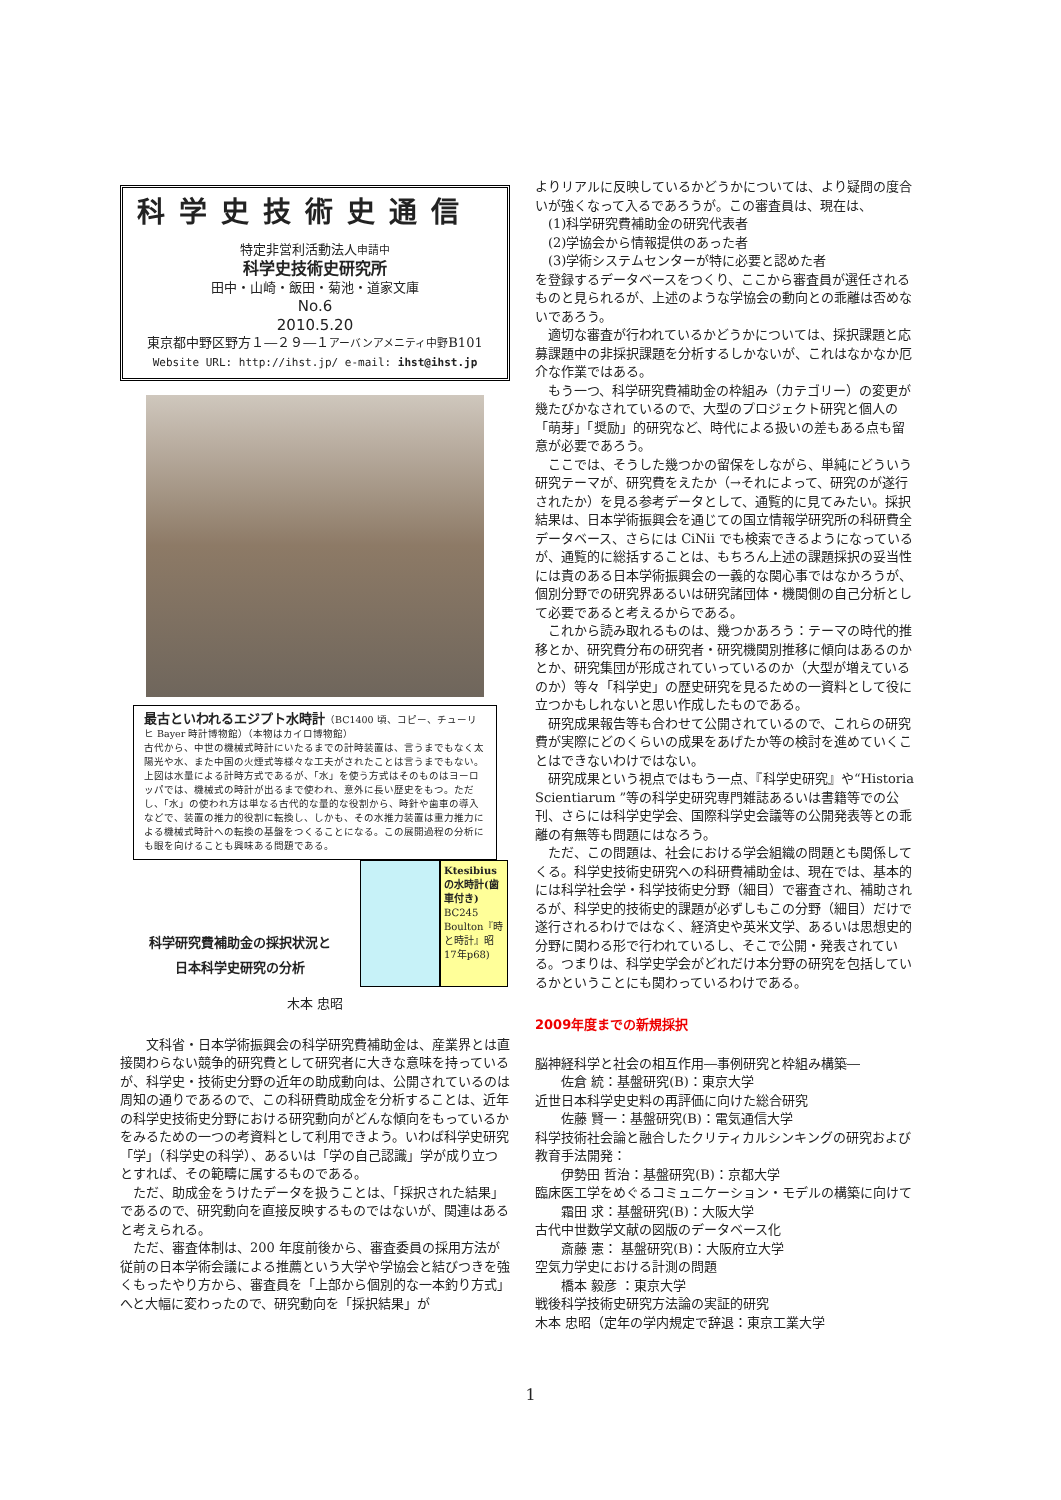科学史技術史通信
特定非営利活動法人申請中
科学史技術史研究所
田中・山崎・飯田・菊池・道家文庫
No.6
2010.5.20
東京都中野区野方１―２９―１アーバンアメニティ中野B101
Website URL: http://ihst.jp/ e-mail: ihst@ihst.jp
最古といわれるエジプト水時計（BC1400 頃、コピー、チューリヒ Bayer 時計博物館）（本物はカイロ博物館）
古代から、中世の機械式時計にいたるまでの計時装置は、言うまでもなく太陽光や水、また中国の火煙式等様々な工夫がされたことは言うまでもない。上図は水量による計時方式であるが、「水」を使う方式はそのものはヨーロッパでは、機械式の時計が出るまで使われ、意外に長い歴史をもつ。ただし、「水」の使われ方は単なる古代的な量的な役割から、時針や歯車の導入などで、装置の推力的役割に転換し、しかも、その水推力装置は重力推力による機械式時計への転換の基盤をつくることになる。この展開過程の分析にも眼を向けることも興味ある問題である。
科学研究費補助金の採択状況と
日本科学史研究の分析
Ktesibius の水時計(歯車付き) BC245 Boulton『時と時計』昭17年p68)
木本 忠昭
　文科省・日本学術振興会の科学研究費補助金は、産業界とは直接関わらない競争的研究費として研究者に大きな意味を持っているが、科学史・技術史分野の近年の助成動向は、公開されているのは周知の通りであるので、この科研費助成金を分析することは、近年の科学史技術史分野における研究動向がどんな傾向をもっているかをみるための一つの考資料として利用できよう。いわば科学史研究「学」（科学史の科学）、あるいは「学の自己認識」学が成り立つとすれば、その範疇に属するものである。
ただ、助成金をうけたデータを扱うことは、「採択された結果」であるので、研究動向を直接反映するものではないが、関連はあると考えられる。
ただ、審査体制は、200 年度前後から、審査委員の採用方法が従前の日本学術会議による推薦という大学や学協会と結びつきを強くもったやり方から、審査員を「上部から個別的な一本釣り方式」へと大幅に変わったので、研究動向を「採択結果」が
よりリアルに反映しているかどうかについては、より疑問の度合いが強くなって入るであろうが。この審査員は、現在は、
　(1)科学研究費補助金の研究代表者
　(2)学協会から情報提供のあった者
　(3)学術システムセンターが特に必要と認めた者
を登録するデータベースをつくり、ここから審査員が選任されるものと見られるが、上述のような学協会の動向との乖離は否めないであろう。
適切な審査が行われているかどうかについては、採択課題と応募課題中の非採択課題を分析するしかないが、これはなかなか厄介な作業ではある。
もう一つ、科学研究費補助金の枠組み（カテゴリー）の変更が幾たびかなされているので、大型のプロジェクト研究と個人の「萌芽」「奨励」的研究など、時代による扱いの差もある点も留意が必要であろう。
ここでは、そうした幾つかの留保をしながら、単純にどういう研究テーマが、研究費をえたか（→それによって、研究のが遂行されたか）を見る参考データとして、通覧的に見てみたい。採択結果は、日本学術振興会を通じての国立情報学研究所の科研費全データベース、さらには CiNii でも検索できるようになっているが、通覧的に総括することは、もちろん上述の課題採択の妥当性には責のある日本学術振興会の一義的な関心事ではなかろうが、個別分野での研究界あるいは研究諸団体・機関側の自己分析として必要であると考えるからである。
これから読み取れるものは、幾つかあろう：テーマの時代的推移とか、研究費分布の研究者・研究機関別推移に傾向はあるのかとか、研究集団が形成されていっているのか（大型が増えているのか）等々「科学史」の歴史研究を見るための一資料として役に立つかもしれないと思い作成したものである。
研究成果報告等も合わせて公開されているので、これらの研究費が実際にどのくらいの成果をあげたか等の検討を進めていくことはできないわけではない。
研究成果という視点ではもう一点、『科学史研究』や“Historia Scientiarum ”等の科学史研究専門雑誌あるいは書籍等での公刊、さらには科学史学会、国際科学史会議等の公開発表等との乖離の有無等も問題にはなろう。
ただ、この問題は、社会における学会組織の問題とも関係してくる。科学史技術史研究への科研費補助金は、現在では、基本的には科学社会学・科学技術史分野（細目）で審査され、補助されるが、科学史的技術史的課題が必ずしもこの分野（細目）だけで遂行されるわけではなく、経済史や英米文学、あるいは思想史的分野に関わる形で行われているし、そこで公開・発表されている。つまりは、科学史学会がどれだけ本分野の研究を包括しているかということにも関わっているわけである。
2009年度までの新規採択
脳神経科学と社会の相互作用―事例研究と枠組み構築―
　　佐倉 統：基盤研究(B)：東京大学
近世日本科学史史料の再評価に向けた総合研究
　　佐藤 賢一：基盤研究(B)：電気通信大学
科学技術社会論と融合したクリティカルシンキングの研究および教育手法開発：
　　伊勢田 哲治：基盤研究(B)：京都大学
臨床医工学をめぐるコミュニケーション・モデルの構築に向けて
　　霜田 求：基盤研究(B)：大阪大学
古代中世数学文献の図版のデータベース化
　　斎藤 憲： 基盤研究(B)：大阪府立大学
空気力学史における計測の問題
　　橋本 毅彦 ：東京大学
戦後科学技術史研究方法論の実証的研究
木本 忠昭（定年の学内規定で辞退：東京工業大学
1